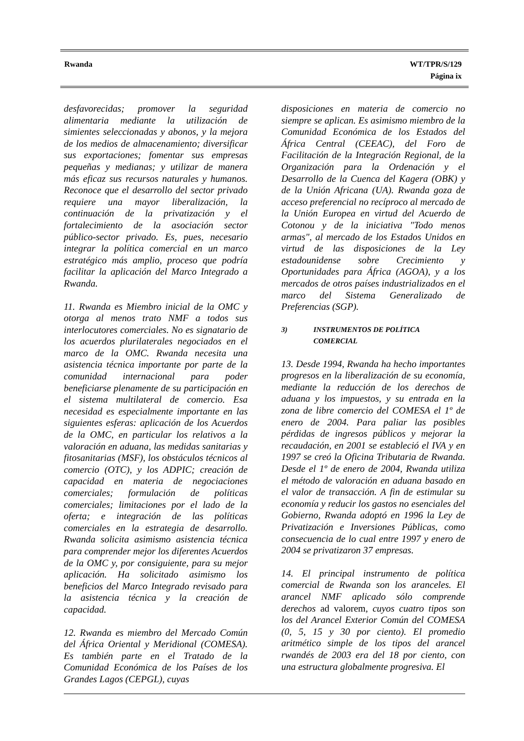Rwanda WT/TPR/S/129
Página ix
desfavorecidas; promover la seguridad alimentaria mediante la utilización de simientes seleccionadas y abonos, y la mejora de los medios de almacenamiento; diversificar sus exportaciones; fomentar sus empresas pequeñas y medianas; y utilizar de manera más eficaz sus recursos naturales y humanos. Reconoce que el desarrollo del sector privado requiere una mayor liberalización, la continuación de la privatización y el fortalecimiento de la asociación sector público-sector privado. Es, pues, necesario integrar la política comercial en un marco estratégico más amplio, proceso que podría facilitar la aplicación del Marco Integrado a Rwanda.
11. Rwanda es Miembro inicial de la OMC y otorga al menos trato NMF a todos sus interlocutores comerciales. No es signatario de los acuerdos plurilaterales negociados en el marco de la OMC. Rwanda necesita una asistencia técnica importante por parte de la comunidad internacional para poder beneficiarse plenamente de su participación en el sistema multilateral de comercio. Esa necesidad es especialmente importante en las siguientes esferas: aplicación de los Acuerdos de la OMC, en particular los relativos a la valoración en aduana, las medidas sanitarias y fitosanitarias (MSF), los obstáculos técnicos al comercio (OTC), y los ADPIC; creación de capacidad en materia de negociaciones comerciales; formulación de políticas comerciales; limitaciones por el lado de la oferta; e integración de las políticas comerciales en la estrategia de desarrollo. Rwanda solicita asimismo asistencia técnica para comprender mejor los diferentes Acuerdos de la OMC y, por consiguiente, para su mejor aplicación. Ha solicitado asimismo los beneficios del Marco Integrado revisado para la asistencia técnica y la creación de capacidad.
12. Rwanda es miembro del Mercado Común del África Oriental y Meridional (COMESA). Es también parte en el Tratado de la Comunidad Económica de los Países de los Grandes Lagos (CEPGL), cuyas
disposiciones en materia de comercio no siempre se aplican. Es asimismo miembro de la Comunidad Económica de los Estados del África Central (CEEAC), del Foro de Facilitación de la Integración Regional, de la Organización para la Ordenación y el Desarrollo de la Cuenca del Kagera (OBK) y de la Unión Africana (UA). Rwanda goza de acceso preferencial no recíproco al mercado de la Unión Europea en virtud del Acuerdo de Cotonou y de la iniciativa "Todo menos armas", al mercado de los Estados Unidos en virtud de las disposiciones de la Ley estadounidense sobre Crecimiento y Oportunidades para África (AGOA), y a los mercados de otros países industrializados en el marco del Sistema Generalizado de Preferencias (SGP).
3) INSTRUMENTOS DE POLÍTICA
COMERCIAL
13. Desde 1994, Rwanda ha hecho importantes progresos en la liberalización de su economía, mediante la reducción de los derechos de aduana y los impuestos, y su entrada en la zona de libre comercio del COMESA el 1º de enero de 2004. Para paliar las posibles pérdidas de ingresos públicos y mejorar la recaudación, en 2001 se estableció el IVA y en 1997 se creó la Oficina Tributaria de Rwanda. Desde el 1º de enero de 2004, Rwanda utiliza el método de valoración en aduana basado en el valor de transacción. A fin de estimular su economía y reducir los gastos no esenciales del Gobierno, Rwanda adoptó en 1996 la Ley de Privatización e Inversiones Públicas, como consecuencia de lo cual entre 1997 y enero de 2004 se privatizaron 37 empresas.
14. El principal instrumento de política comercial de Rwanda son los aranceles. El arancel NMF aplicado sólo comprende derechos ad valorem, cuyos cuatro tipos son los del Arancel Exterior Común del COMESA (0, 5, 15 y 30 por ciento). El promedio aritmético simple de los tipos del arancel rwandés de 2003 era del 18 por ciento, con una estructura globalmente progresiva. El